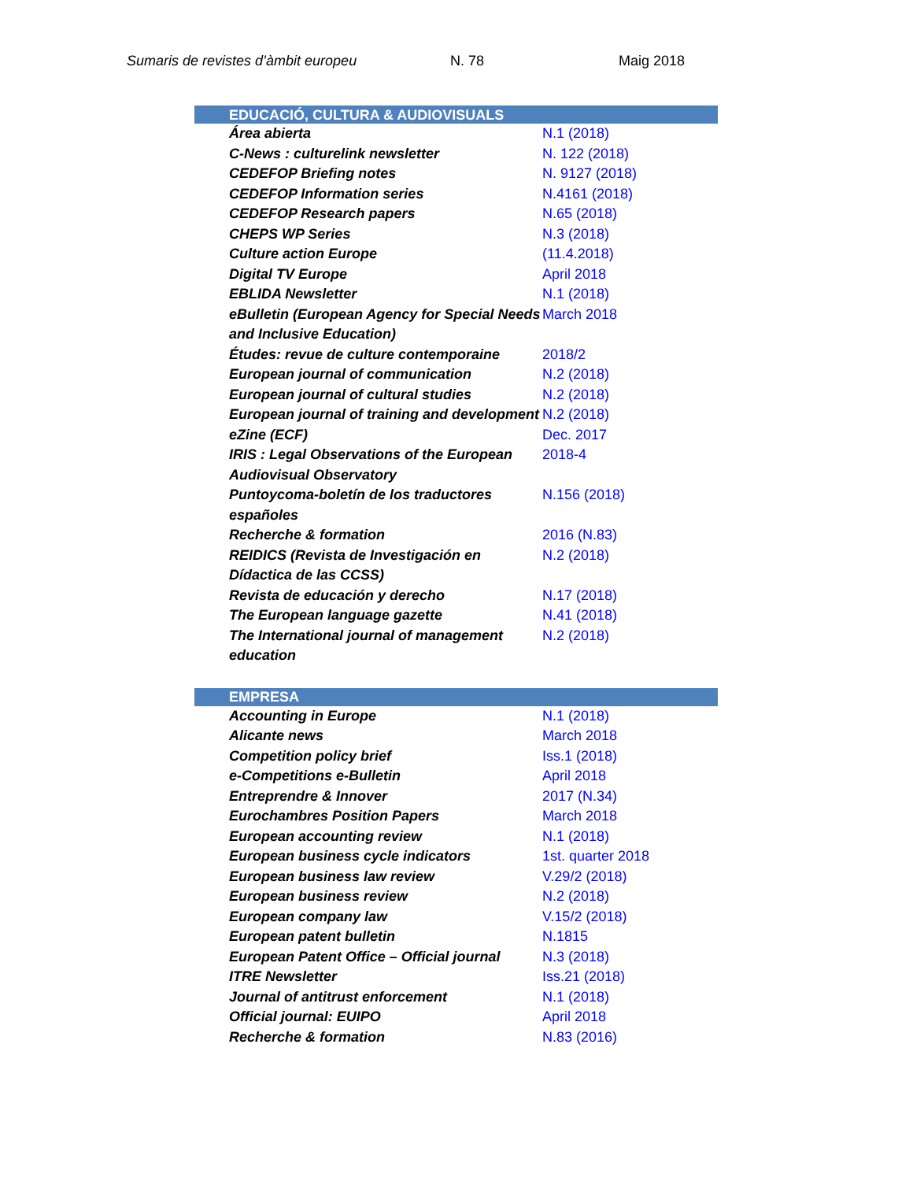Sumaris de revistes d’àmbit europeu N. 78 Maig 2018
| EDUCACIÓ, CULTURA & AUDIOVISUALS | |
| --- | --- |
| Área abierta | N.1 (2018) |
| C-News : culturelink newsletter | N. 122 (2018) |
| CEDEFOP Briefing notes | N. 9127 (2018) |
| CEDEFOP Information series | N.4161 (2018) |
| CEDEFOP Research papers | N.65 (2018) |
| CHEPS WP Series | N.3 (2018) |
| Culture action Europe | (11.4.2018) |
| Digital TV Europe | April 2018 |
| EBLIDA Newsletter | N.1 (2018) |
| eBulletin (European Agency for Special Needs and Inclusive Education) | March 2018 |
| Études: revue de culture contemporaine | 2018/2 |
| European journal of communication | N.2 (2018) |
| European journal of cultural studies | N.2 (2018) |
| European journal of training and development | N.2 (2018) |
| eZine (ECF) | Dec. 2017 |
| IRIS : Legal Observations of the European Audiovisual Observatory | 2018-4 |
| Puntoycoma-boletín de los traductores españoles | N.156 (2018) |
| Recherche & formation | 2016 (N.83) |
| REIDICS (Revista de Investigación en Dídactica de las CCSS) | N.2 (2018) |
| Revista de educación y derecho | N.17 (2018) |
| The European language gazette | N.41 (2018) |
| The International journal of management education | N.2 (2018) |
| EMPRESA | |
| Accounting in Europe | N.1 (2018) |
| Alicante news | March 2018 |
| Competition policy brief | Iss.1 (2018) |
| e-Competitions e-Bulletin | April 2018 |
| Entreprendre & Innover | 2017 (N.34) |
| Eurochambres Position Papers | March 2018 |
| European accounting review | N.1 (2018) |
| European business cycle indicators | 1st. quarter 2018 |
| European business law review | V.29/2 (2018) |
| European business review | N.2 (2018) |
| European company law | V.15/2 (2018) |
| European patent bulletin | N.1815 |
| European Patent Office – Official journal | N.3 (2018) |
| ITRE Newsletter | Iss.21 (2018) |
| Journal of antitrust enforcement | N.1 (2018) |
| Official journal: EUIPO | April 2018 |
| Recherche & formation | N.83 (2016) |